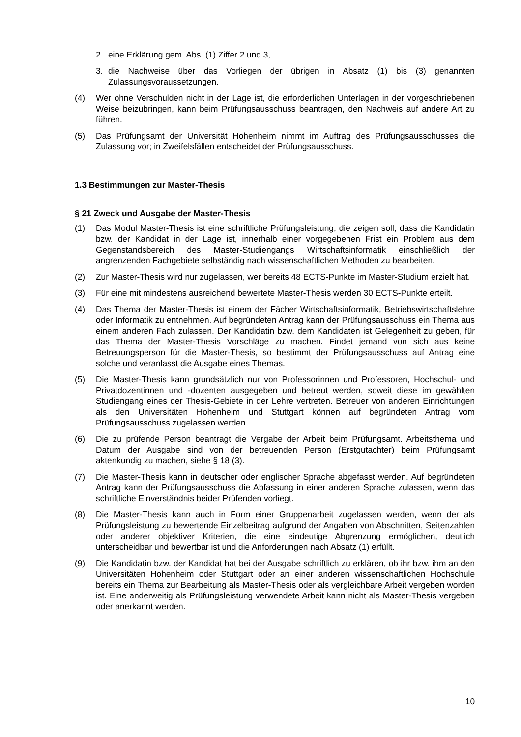2. eine Erklärung gem. Abs. (1) Ziffer 2 und 3,
3. die Nachweise über das Vorliegen der übrigen in Absatz (1) bis (3) genannten Zulassungsvoraussetzungen.
(4) Wer ohne Verschulden nicht in der Lage ist, die erforderlichen Unterlagen in der vorgeschriebenen Weise beizubringen, kann beim Prüfungsausschuss beantragen, den Nachweis auf andere Art zu führen.
(5) Das Prüfungsamt der Universität Hohenheim nimmt im Auftrag des Prüfungsausschusses die Zulassung vor; in Zweifelsfällen entscheidet der Prüfungsausschuss.
1.3 Bestimmungen zur Master-Thesis
§ 21 Zweck und Ausgabe der Master-Thesis
(1) Das Modul Master-Thesis ist eine schriftliche Prüfungsleistung, die zeigen soll, dass die Kandidatin bzw. der Kandidat in der Lage ist, innerhalb einer vorgegebenen Frist ein Problem aus dem Gegenstandsbereich des Master-Studiengangs Wirtschaftsinformatik einschließlich der angrenzenden Fachgebiete selbständig nach wissenschaftlichen Methoden zu bearbeiten.
(2) Zur Master-Thesis wird nur zugelassen, wer bereits 48 ECTS-Punkte im Master-Studium erzielt hat.
(3) Für eine mit mindestens ausreichend bewertete Master-Thesis werden 30 ECTS-Punkte erteilt.
(4) Das Thema der Master-Thesis ist einem der Fächer Wirtschaftsinformatik, Betriebswirtschaftslehre oder Informatik zu entnehmen. Auf begründeten Antrag kann der Prüfungsausschuss ein Thema aus einem anderen Fach zulassen. Der Kandidatin bzw. dem Kandidaten ist Gelegenheit zu geben, für das Thema der Master-Thesis Vorschläge zu machen. Findet jemand von sich aus keine Betreuungsperson für die Master-Thesis, so bestimmt der Prüfungsausschuss auf Antrag eine solche und veranlasst die Ausgabe eines Themas.
(5) Die Master-Thesis kann grundsätzlich nur von Professorinnen und Professoren, Hochschul- und Privatdozentinnen und -dozenten ausgegeben und betreut werden, soweit diese im gewählten Studiengang eines der Thesis-Gebiete in der Lehre vertreten. Betreuer von anderen Einrichtungen als den Universitäten Hohenheim und Stuttgart können auf begründeten Antrag vom Prüfungsausschuss zugelassen werden.
(6) Die zu prüfende Person beantragt die Vergabe der Arbeit beim Prüfungsamt. Arbeitsthema und Datum der Ausgabe sind von der betreuenden Person (Erstgutachter) beim Prüfungsamt aktenkundig zu machen, siehe § 18 (3).
(7) Die Master-Thesis kann in deutscher oder englischer Sprache abgefasst werden. Auf begründeten Antrag kann der Prüfungsausschuss die Abfassung in einer anderen Sprache zulassen, wenn das schriftliche Einverständnis beider Prüfenden vorliegt.
(8) Die Master-Thesis kann auch in Form einer Gruppenarbeit zugelassen werden, wenn der als Prüfungsleistung zu bewertende Einzelbeitrag aufgrund der Angaben von Abschnitten, Seitenzahlen oder anderer objektiver Kriterien, die eine eindeutige Abgrenzung ermöglichen, deutlich unterscheidbar und bewertbar ist und die Anforderungen nach Absatz (1) erfüllt.
(9) Die Kandidatin bzw. der Kandidat hat bei der Ausgabe schriftlich zu erklären, ob ihr bzw. ihm an den Universitäten Hohenheim oder Stuttgart oder an einer anderen wissenschaftlichen Hochschule bereits ein Thema zur Bearbeitung als Master-Thesis oder als vergleichbare Arbeit vergeben worden ist. Eine anderweitig als Prüfungsleistung verwendete Arbeit kann nicht als Master-Thesis vergeben oder anerkannt werden.
10